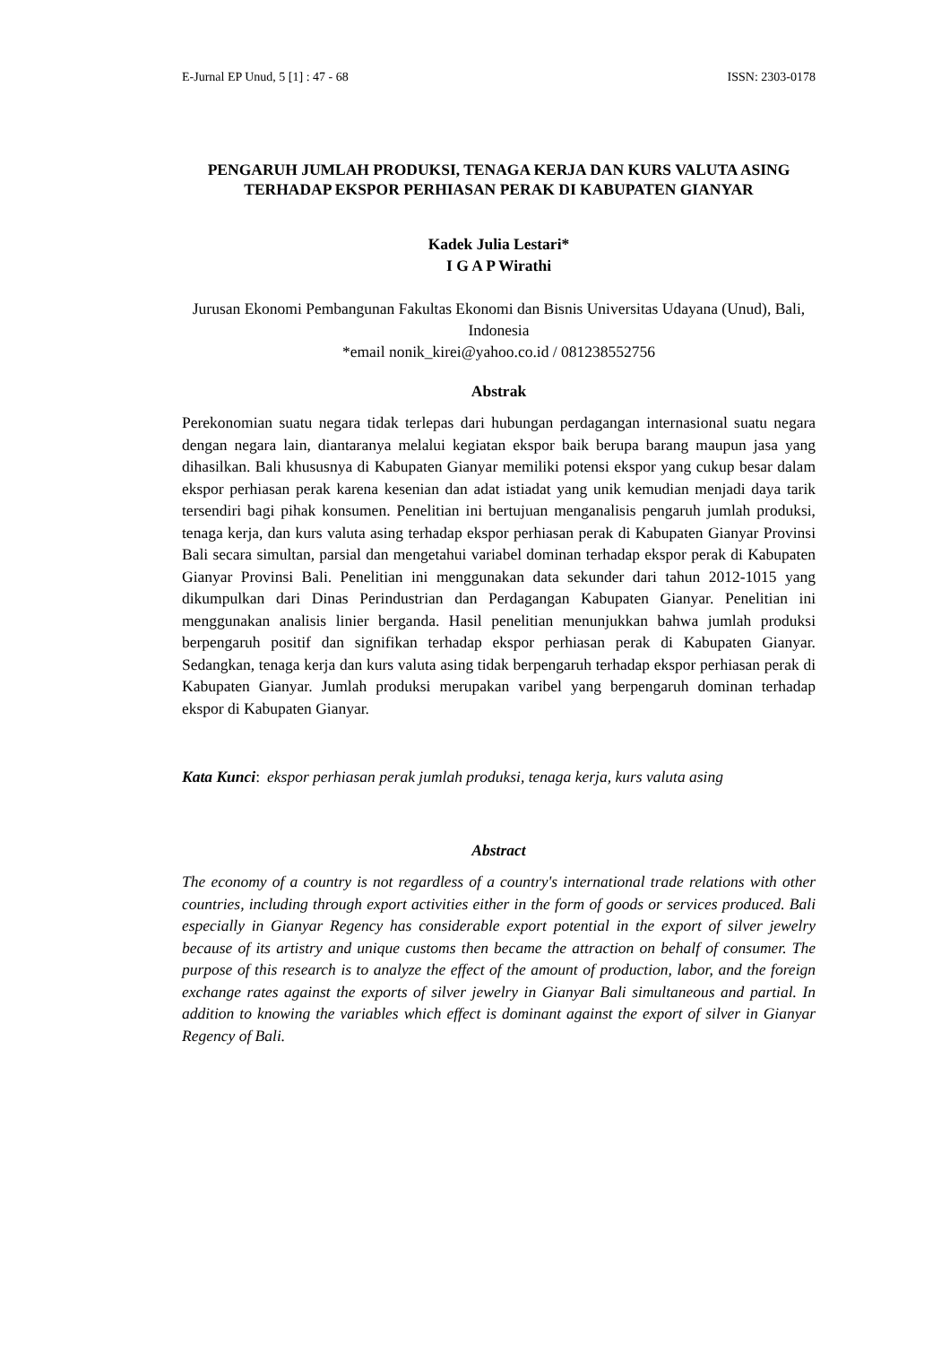E-Jurnal EP Unud, 5 [1] : 47 - 68 ISSN: 2303-0178
PENGARUH JUMLAH PRODUKSI, TENAGA KERJA DAN KURS VALUTA ASING TERHADAP EKSPOR PERHIASAN PERAK DI KABUPATEN GIANYAR
Kadek Julia Lestari*
I G A P Wirathi
Jurusan Ekonomi Pembangunan Fakultas Ekonomi dan Bisnis Universitas Udayana (Unud), Bali, Indonesia
*email nonik_kirei@yahoo.co.id / 081238552756
Abstrak
Perekonomian suatu negara tidak terlepas dari hubungan perdagangan internasional suatu negara dengan negara lain, diantaranya melalui kegiatan ekspor baik berupa barang maupun jasa yang dihasilkan. Bali khususnya di Kabupaten Gianyar memiliki potensi ekspor yang cukup besar dalam ekspor perhiasan perak karena kesenian dan adat istiadat yang unik kemudian menjadi daya tarik tersendiri bagi pihak konsumen. Penelitian ini bertujuan menganalisis pengaruh jumlah produksi, tenaga kerja, dan kurs valuta asing terhadap ekspor perhiasan perak di Kabupaten Gianyar Provinsi Bali secara simultan, parsial dan mengetahui variabel dominan terhadap ekspor perak di Kabupaten Gianyar Provinsi Bali. Penelitian ini menggunakan data sekunder dari tahun 2012-1015 yang dikumpulkan dari Dinas Perindustrian dan Perdagangan Kabupaten Gianyar. Penelitian ini menggunakan analisis linier berganda. Hasil penelitian menunjukkan bahwa jumlah produksi berpengaruh positif dan signifikan terhadap ekspor perhiasan perak di Kabupaten Gianyar. Sedangkan, tenaga kerja dan kurs valuta asing tidak berpengaruh terhadap ekspor perhiasan perak di Kabupaten Gianyar. Jumlah produksi merupakan varibel yang berpengaruh dominan terhadap ekspor di Kabupaten Gianyar.
Kata Kunci: ekspor perhiasan perak jumlah produksi, tenaga kerja, kurs valuta asing
Abstract
The economy of a country is not regardless of a country's international trade relations with other countries, including through export activities either in the form of goods or services produced. Bali especially in Gianyar Regency has considerable export potential in the export of silver jewelry because of its artistry and unique customs then became the attraction on behalf of consumer. The purpose of this research is to analyze the effect of the amount of production, labor, and the foreign exchange rates against the exports of silver jewelry in Gianyar Bali simultaneous and partial. In addition to knowing the variables which effect is dominant against the export of silver in Gianyar Regency of Bali.